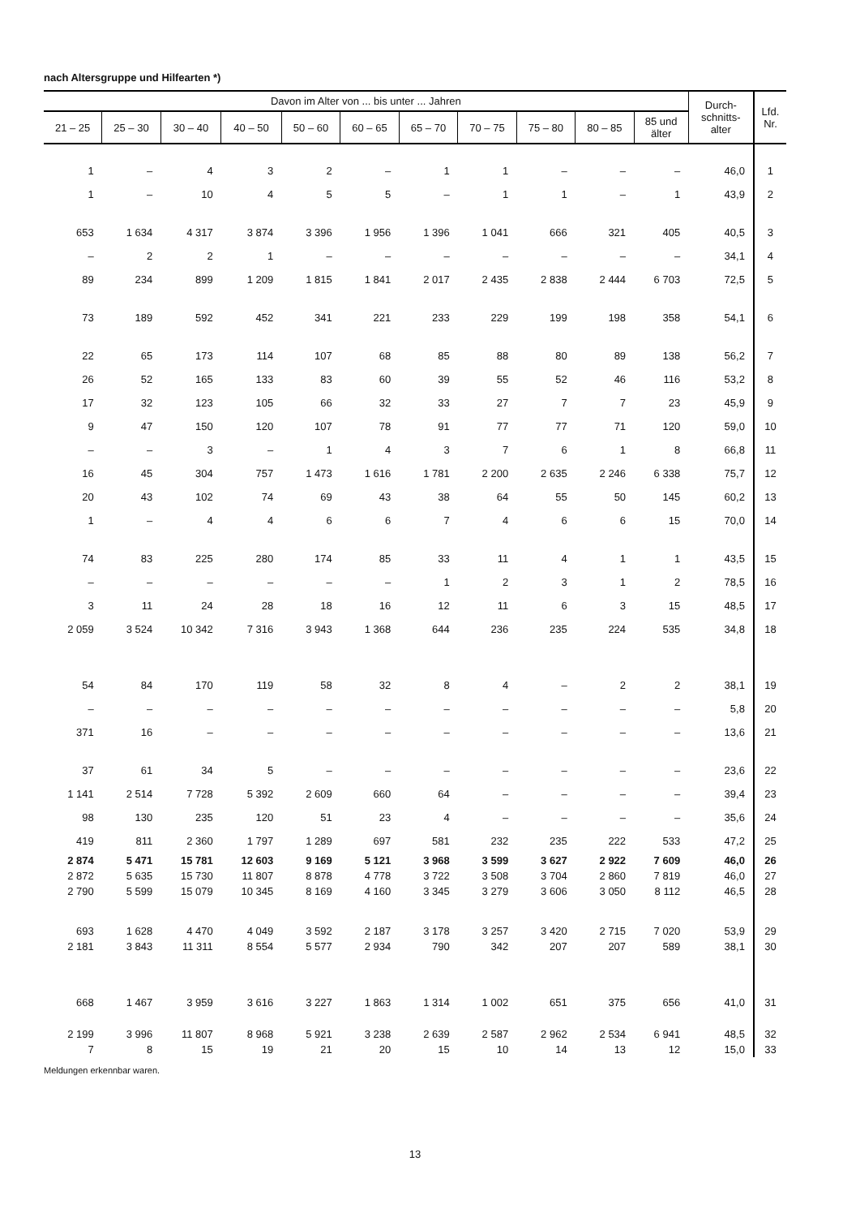nach Altersgruppe und Hilfearten *)
| Davon im Alter von ... bis unter ... Jahren | | | | | | | | | | | Durch- schnitts- alter | Lfd. Nr. |
| --- | --- | --- | --- | --- | --- | --- | --- | --- | --- | --- | --- | --- |
| 21 – 25 | 25 – 30 | 30 – 40 | 40 – 50 | 50 – 60 | 60 – 65 | 65 – 70 | 70 – 75 | 75 – 80 | 80 – 85 | 85 und älter | | |
| 1 | – | 4 | 3 | 2 | – | 1 | 1 | – | – | – | 46,0 | 1 |
| 1 | – | 10 | 4 | 5 | 5 | – | 1 | 1 | – | 1 | 43,9 | 2 |
| 653 | 1 634 | 4 317 | 3 874 | 3 396 | 1 956 | 1 396 | 1 041 | 666 | 321 | 405 | 40,5 | 3 |
| – | 2 | 2 | 1 | – | – | – | – | – | – | – | 34,1 | 4 |
| 89 | 234 | 899 | 1 209 | 1 815 | 1 841 | 2 017 | 2 435 | 2 838 | 2 444 | 6 703 | 72,5 | 5 |
| 73 | 189 | 592 | 452 | 341 | 221 | 233 | 229 | 199 | 198 | 358 | 54,1 | 6 |
| 22 | 65 | 173 | 114 | 107 | 68 | 85 | 88 | 80 | 89 | 138 | 56,2 | 7 |
| 26 | 52 | 165 | 133 | 83 | 60 | 39 | 55 | 52 | 46 | 116 | 53,2 | 8 |
| 17 | 32 | 123 | 105 | 66 | 32 | 33 | 27 | 7 | 7 | 23 | 45,9 | 9 |
| 9 | 47 | 150 | 120 | 107 | 78 | 91 | 77 | 77 | 71 | 120 | 59,0 | 10 |
| – | – | 3 | – | 1 | 4 | 3 | 7 | 6 | 1 | 8 | 66,8 | 11 |
| 16 | 45 | 304 | 757 | 1 473 | 1 616 | 1 781 | 2 200 | 2 635 | 2 246 | 6 338 | 75,7 | 12 |
| 20 | 43 | 102 | 74 | 69 | 43 | 38 | 64 | 55 | 50 | 145 | 60,2 | 13 |
| 1 | – | 4 | 4 | 6 | 6 | 7 | 4 | 6 | 6 | 15 | 70,0 | 14 |
| 74 | 83 | 225 | 280 | 174 | 85 | 33 | 11 | 4 | 1 | 1 | 43,5 | 15 |
| – | – | – | – | – | – | 1 | 2 | 3 | 1 | 2 | 78,5 | 16 |
| 3 | 11 | 24 | 28 | 18 | 16 | 12 | 11 | 6 | 3 | 15 | 48,5 | 17 |
| 2 059 | 3 524 | 10 342 | 7 316 | 3 943 | 1 368 | 644 | 236 | 235 | 224 | 535 | 34,8 | 18 |
| 54 | 84 | 170 | 119 | 58 | 32 | 8 | 4 | – | 2 | 2 | 38,1 | 19 |
| – | – | – | – | – | – | – | – | – | – | – | 5,8 | 20 |
| 371 | 16 | – | – | – | – | – | – | – | – | – | 13,6 | 21 |
| 37 | 61 | 34 | 5 | – | – | – | – | – | – | – | 23,6 | 22 |
| 1 141 | 2 514 | 7 728 | 5 392 | 2 609 | 660 | 64 | – | – | – | – | 39,4 | 23 |
| 98 | 130 | 235 | 120 | 51 | 23 | 4 | – | – | – | – | 35,6 | 24 |
| 419 | 811 | 2 360 | 1 797 | 1 289 | 697 | 581 | 232 | 235 | 222 | 533 | 47,2 | 25 |
| 2 874 | 5 471 | 15 781 | 12 603 | 9 169 | 5 121 | 3 968 | 3 599 | 3 627 | 2 922 | 7 609 | 46,0 | 26 |
| 2 872 | 5 635 | 15 730 | 11 807 | 8 878 | 4 778 | 3 722 | 3 508 | 3 704 | 2 860 | 7 819 | 46,0 | 27 |
| 2 790 | 5 599 | 15 079 | 10 345 | 8 169 | 4 160 | 3 345 | 3 279 | 3 606 | 3 050 | 8 112 | 46,5 | 28 |
| 693 | 1 628 | 4 470 | 4 049 | 3 592 | 2 187 | 3 178 | 3 257 | 3 420 | 2 715 | 7 020 | 53,9 | 29 |
| 2 181 | 3 843 | 11 311 | 8 554 | 5 577 | 2 934 | 790 | 342 | 207 | 207 | 589 | 38,1 | 30 |
| 668 | 1 467 | 3 959 | 3 616 | 3 227 | 1 863 | 1 314 | 1 002 | 651 | 375 | 656 | 41,0 | 31 |
| 2 199 | 3 996 | 11 807 | 8 968 | 5 921 | 3 238 | 2 639 | 2 587 | 2 962 | 2 534 | 6 941 | 48,5 | 32 |
| 7 | 8 | 15 | 19 | 21 | 20 | 15 | 10 | 14 | 13 | 12 | 15,0 | 33 |
Meldungen erkennbar waren.
13